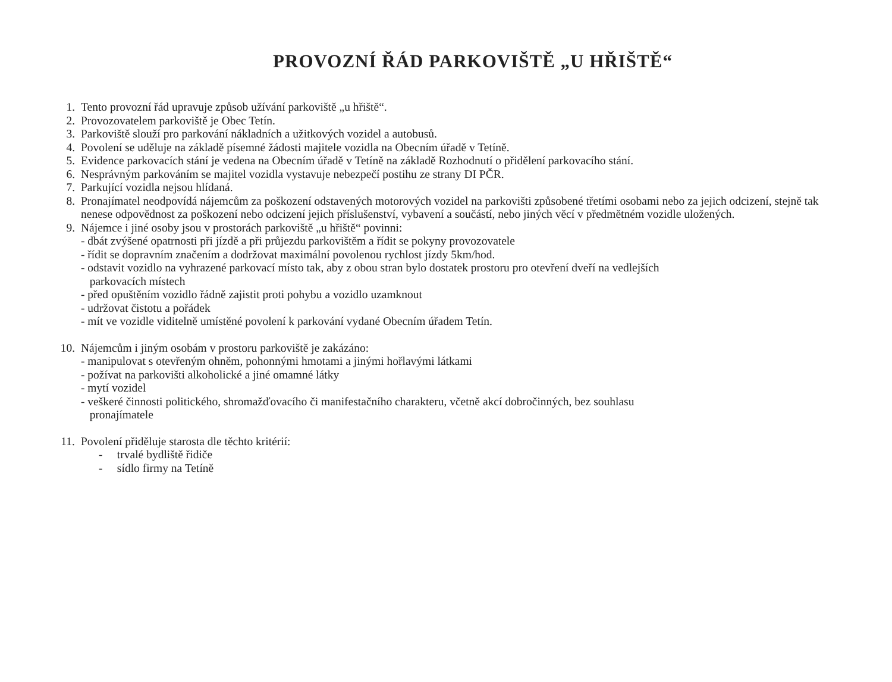PROVOZNÍ ŘÁD PARKOVIŠTĚ „U HŘIŠTĚ“
1. Tento provozní řád upravuje způsob užívání parkoviště „u hřiště“.
2. Provozovatelem parkoviště je Obec Tetín.
3. Parkoviště slouží pro parkování nákladních a užitkových vozidel a autobusů.
4. Povolení se uděluje na základě písemné žádosti majitele vozidla na Obecním úřadě v Tetíně.
5. Evidence parkovacích stání je vedena na Obecním úřadě v Tetíně na základě Rozhodnutí o přidělení parkovacího stání.
6. Nesprávným parkováním se majitel vozidla vystavuje nebezpečí postihu ze strany DI PČR.
7. Parkující vozidla nejsou hlídaná.
8. Pronajímatel neodpovídá nájemcům za poškození odstavených motorových vozidel na parkovišti způsobené třetími osobami nebo za jejich odcizení, stejně tak nenese odpovědnost za poškození nebo odcizení jejich příslušenství, vybavení a součástí, nebo jiných věcí v předmětném vozidle uložených.
9. Nájemce i jiné osoby jsou v prostorách parkoviště „u hřiště“ povinni:
- dbát zvýšené opatrnosti při jízdě a při průjezdu parkovištěm a řídit se pokyny provozovatele
- řídit se dopravním značením a dodržovat maximální povolenou rychlost jízdy 5km/hod.
- odstavit vozidlo na vyhrazené parkovací místo tak, aby z obou stran bylo dostatek prostoru pro otevření dveří na vedlejších
parkovacích místech
- před opuštěním vozidlo řádně zajistit proti pohybu a vozidlo uzamknout
- udržovat čistotu a pořádek
- mít ve vozidle viditelně umístěné povolení k parkování vydané Obecním úřadem Tetín.
10. Nájemcům i jiným osobám v prostoru parkoviště je zakázáno:
- manipulovat s otevřeným ohněm, pohonnými hmotami a jinými hořlavými látkami
- požívat na parkovišti alkoholické a jiné omamné látky
- mytí vozidel
- veškeré činnosti politického, shromažďovacího či manifestačního charakteru, včetně akcí dobročinných, bez souhlasu
pronajímatele
11. Povolení přiděluje starosta dle těchto kritérií:
- trvalé bydliště řidiče
- sídlo firmy na Tetíně